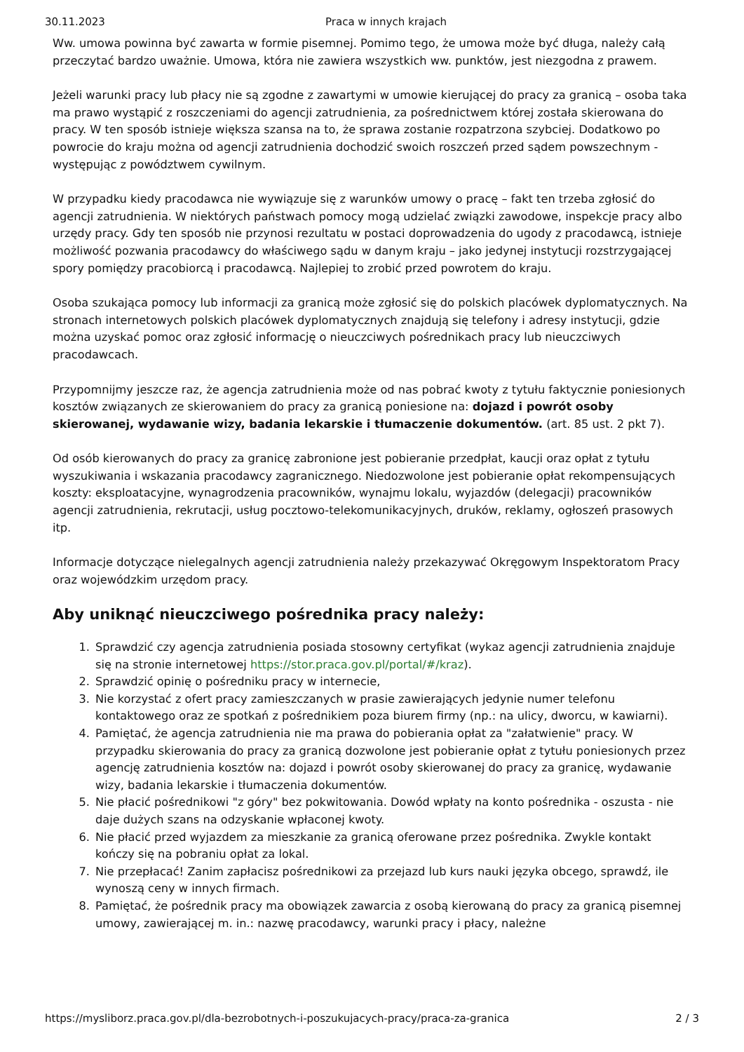30.11.2023 Praca w innych krajach
Ww. umowa powinna być zawarta w formie pisemnej. Pomimo tego, że umowa może być długa, należy całą przeczytać bardzo uważnie. Umowa, która nie zawiera wszystkich ww. punktów, jest niezgodna z prawem.
Jeżeli warunki pracy lub płacy nie są zgodne z zawartymi w umowie kierującej do pracy za granicą – osoba taka ma prawo wystąpić z roszczeniami do agencji zatrudnienia, za pośrednictwem której została skierowana do pracy. W ten sposób istnieje większa szansa na to, że sprawa zostanie rozpatrzona szybciej. Dodatkowo po powrocie do kraju można od agencji zatrudnienia dochodzić swoich roszczeń przed sądem powszechnym - występując z powództwem cywilnym.
W przypadku kiedy pracodawca nie wywiązuje się z warunków umowy o pracę – fakt ten trzeba zgłosić do agencji zatrudnienia. W niektórych państwach pomocy mogą udzielać związki zawodowe, inspekcje pracy albo urzędy pracy. Gdy ten sposób nie przynosi rezultatu w postaci doprowadzenia do ugody z pracodawcą, istnieje możliwość pozwania pracodawcy do właściwego sądu w danym kraju – jako jedynej instytucji rozstrzygającej spory pomiędzy pracobiorcą i pracodawcą. Najlepiej to zrobić przed powrotem do kraju.
Osoba szukająca pomocy lub informacji za granicą może zgłosić się do polskich placówek dyplomatycznych. Na stronach internetowych polskich placówek dyplomatycznych znajdują się telefony i adresy instytucji, gdzie można uzyskać pomoc oraz zgłosić informację o nieuczciwych pośrednikach pracy lub nieuczciwych pracodawcach.
Przypomnijmy jeszcze raz, że agencja zatrudnienia może od nas pobrać kwoty z tytułu faktycznie poniesionych kosztów związanych ze skierowaniem do pracy za granicą poniesione na: dojazd i powrót osoby skierowanej, wydawanie wizy, badania lekarskie i tłumaczenie dokumentów. (art. 85 ust. 2 pkt 7).
Od osób kierowanych do pracy za granicę zabronione jest pobieranie przedpłat, kaucji oraz opłat z tytułu wyszukiwania i wskazania pracodawcy zagranicznego. Niedozwolone jest pobieranie opłat rekompensujących koszty: eksploatacyjne, wynagrodzenia pracowników, wynajmu lokalu, wyjazdów (delegacji) pracowników agencji zatrudnienia, rekrutacji, usług pocztowo-telekomunikacyjnych, druków, reklamy, ogłoszeń prasowych itp.
Informacje dotyczące nielegalnych agencji zatrudnienia należy przekazywać Okręgowym Inspektoratom Pracy oraz wojewódzkim urzędom pracy.
Aby uniknąć nieuczciwego pośrednika pracy należy:
1. Sprawdzić czy agencja zatrudnienia posiada stosowny certyfikat (wykaz agencji zatrudnienia znajduje się na stronie internetowej https://stor.praca.gov.pl/portal/#/kraz).
2. Sprawdzić opinię o pośredniku pracy w internecie,
3. Nie korzystać z ofert pracy zamieszczanych w prasie zawierających jedynie numer telefonu kontaktowego oraz ze spotkań z pośrednikiem poza biurem firmy (np.: na ulicy, dworcu, w kawiarni).
4. Pamiętać, że agencja zatrudnienia nie ma prawa do pobierania opłat za "załatwienie" pracy. W przypadku skierowania do pracy za granicą dozwolone jest pobieranie opłat z tytułu poniesionych przez agencję zatrudnienia kosztów na: dojazd i powrót osoby skierowanej do pracy za granicę, wydawanie wizy, badania lekarskie i tłumaczenia dokumentów.
5. Nie płacić pośrednikowi "z góry" bez pokwitowania. Dowód wpłaty na konto pośrednika - oszusta - nie daje dużych szans na odzyskanie wpłaconej kwoty.
6. Nie płacić przed wyjazdem za mieszkanie za granicą oferowane przez pośrednika. Zwykle kontakt kończy się na pobraniu opłat za lokal.
7. Nie przepłacać! Zanim zapłacisz pośrednikowi za przejazd lub kurs nauki języka obcego, sprawdź, ile wynoszą ceny w innych firmach.
8. Pamiętać, że pośrednik pracy ma obowiązek zawarcia z osobą kierowaną do pracy za granicą pisemnej umowy, zawierającej m. in.: nazwę pracodawcy, warunki pracy i płacy, należne
https://mysliborz.praca.gov.pl/dla-bezrobotnych-i-poszukujacych-pracy/praca-za-granica 2 / 3